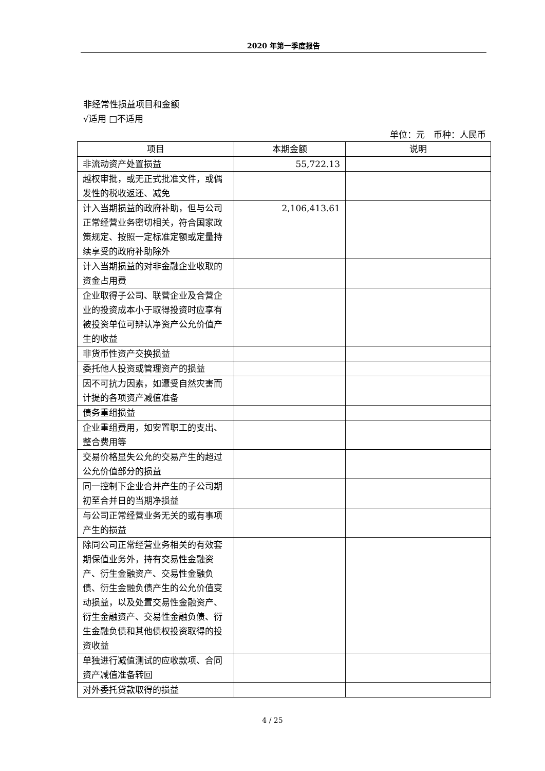2020 年第一季度报告
非经常性损益项目和金额
√适用 □不适用
单位：元　币种：人民币
| 项目 | 本期金额 | 说明 |
| --- | --- | --- |
| 非流动资产处置损益 | 55,722.13 | |
| 越权审批，或无正式批准文件，或偶发性的税收返还、减免 | | |
| 计入当期损益的政府补助，但与公司正常经营业务密切相关，符合国家政策规定、按照一定标准定额或定量持续享受的政府补助除外 | 2,106,413.61 | |
| 计入当期损益的对非金融企业收取的资金占用费 | | |
| 企业取得子公司、联营企业及合营企业的投资成本小于取得投资时应享有被投资单位可辨认净资产公允价值产生的收益 | | |
| 非货币性资产交换损益 | | |
| 委托他人投资或管理资产的损益 | | |
| 因不可抗力因素，如遭受自然灾害而计提的各项资产减值准备 | | |
| 债务重组损益 | | |
| 企业重组费用，如安置职工的支出、整合费用等 | | |
| 交易价格显失公允的交易产生的超过公允价值部分的损益 | | |
| 同一控制下企业合并产生的子公司期初至合并日的当期净损益 | | |
| 与公司正常经营业务无关的或有事项产生的损益 | | |
| 除同公司正常经营业务相关的有效套期保值业务外，持有交易性金融资产、衍生金融资产、交易性金融负债、衍生金融负债产生的公允价值变动损益，以及处置交易性金融资产、衍生金融资产、交易性金融负债、衍生金融负债和其他债权投资取得的投资收益 | | |
| 单独进行减值测试的应收款项、合同资产减值准备转回 | | |
| 对外委托贷款取得的损益 | | |
4 / 25